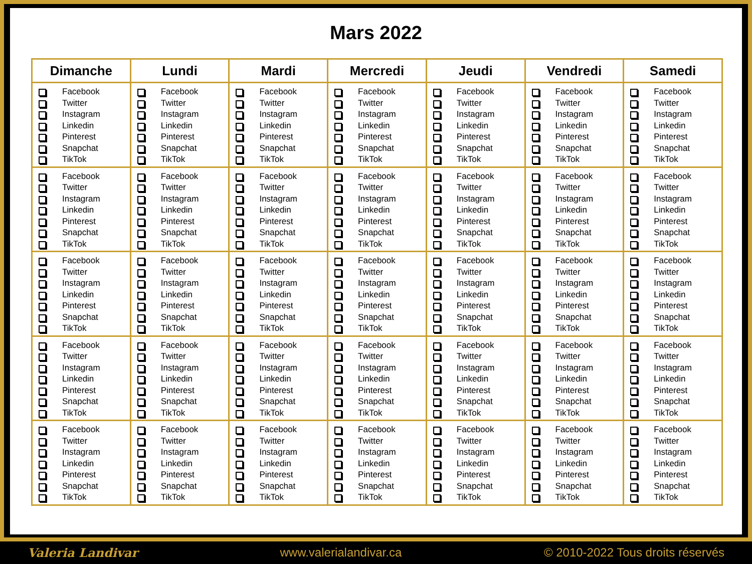Mars 2022
| Dimanche | Lundi | Mardi | Mercredi | Jeudi | Vendredi | Samedi |
| --- | --- | --- | --- | --- | --- | --- |
| Facebook Twitter Instagram Linkedin Pinterest Snapchat TikTok | Facebook Twitter Instagram Linkedin Pinterest Snapchat TikTok | Facebook Twitter Instagram Linkedin Pinterest Snapchat TikTok | Facebook Twitter Instagram Linkedin Pinterest Snapchat TikTok | Facebook Twitter Instagram Linkedin Pinterest Snapchat TikTok | Facebook Twitter Instagram Linkedin Pinterest Snapchat TikTok | Facebook Twitter Instagram Linkedin Pinterest Snapchat TikTok |
| Facebook Twitter Instagram Linkedin Pinterest Snapchat TikTok | Facebook Twitter Instagram Linkedin Pinterest Snapchat TikTok | Facebook Twitter Instagram Linkedin Pinterest Snapchat TikTok | Facebook Twitter Instagram Linkedin Pinterest Snapchat TikTok | Facebook Twitter Instagram Linkedin Pinterest Snapchat TikTok | Facebook Twitter Instagram Linkedin Pinterest Snapchat TikTok | Facebook Twitter Instagram Linkedin Pinterest Snapchat TikTok |
| Facebook Twitter Instagram Linkedin Pinterest Snapchat TikTok | Facebook Twitter Instagram Linkedin Pinterest Snapchat TikTok | Facebook Twitter Instagram Linkedin Pinterest Snapchat TikTok | Facebook Twitter Instagram Linkedin Pinterest Snapchat TikTok | Facebook Twitter Instagram Linkedin Pinterest Snapchat TikTok | Facebook Twitter Instagram Linkedin Pinterest Snapchat TikTok | Facebook Twitter Instagram Linkedin Pinterest Snapchat TikTok |
| Facebook Twitter Instagram Linkedin Pinterest Snapchat TikTok | Facebook Twitter Instagram Linkedin Pinterest Snapchat TikTok | Facebook Twitter Instagram Linkedin Pinterest Snapchat TikTok | Facebook Twitter Instagram Linkedin Pinterest Snapchat TikTok | Facebook Twitter Instagram Linkedin Pinterest Snapchat TikTok | Facebook Twitter Instagram Linkedin Pinterest Snapchat TikTok | Facebook Twitter Instagram Linkedin Pinterest Snapchat TikTok |
| Facebook Twitter Instagram Linkedin Pinterest Snapchat TikTok | Facebook Twitter Instagram Linkedin Pinterest Snapchat TikTok | Facebook Twitter Instagram Linkedin Pinterest Snapchat TikTok | Facebook Twitter Instagram Linkedin Pinterest Snapchat TikTok | Facebook Twitter Instagram Linkedin Pinterest Snapchat TikTok | Facebook Twitter Instagram Linkedin Pinterest Snapchat TikTok | Facebook Twitter Instagram Linkedin Pinterest Snapchat TikTok |
Valeria Landivar www.valerialandivar.ca © 2010-2022 Tous droits réservés